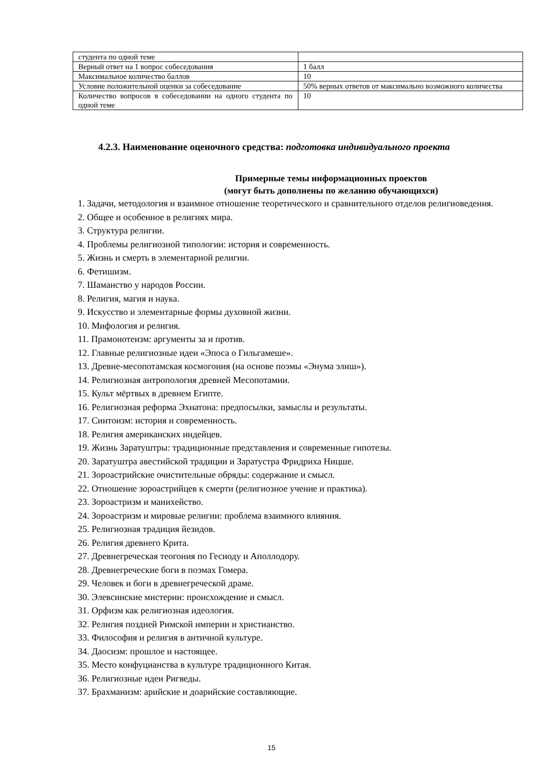| студента по одной теме | |
| Верный ответ на 1 вопрос собеседования | 1 балл |
| Максимальное количество баллов | 10 |
| Условие положительной оценки за собеседование | 50% верных ответов от максимально возможного количества |
| Количество вопросов в собеседовании на одного студента по одной теме | 10 |
4.2.3. Наименование оценочного средства: подготовка индивидуального проекта
Примерные темы информационных проектов
(могут быть дополнены по желанию обучающихся)
1. Задачи, методология и взаимное отношение теоретического и сравнительного отделов религиоведения.
2. Общее и особенное в религиях мира.
3. Структура религии.
4. Проблемы религиозной типологии: история и современность.
5. Жизнь и смерть в элементарной религии.
6. Фетишизм.
7. Шаманство у народов России.
8. Религия, магия и наука.
9. Искусство и элементарные формы духовной жизни.
10. Мифология и религия.
11. Прамонотеизм: аргументы за и против.
12. Главные религиозные идеи «Эпоса о Гильгамеше».
13. Древне-месопотамская космогония (на основе поэмы «Энума элиш»).
14. Религиозная антропология древней Месопотамии.
15. Культ мёртвых в древнем Египте.
16. Религиозная реформа Эхнатона: предпосылки, замыслы и результаты.
17. Синтоизм: история и современность.
18. Религия американских индейцев.
19. Жизнь Заратуштры: традиционные представления и современные гипотезы.
20. Заратуштра авестийской традиции и Заратустра Фридриха Ницше.
21. Зороастрийские очистительные обряды: содержание и смысл.
22. Отношение зороастрийцев к смерти (религиозное учение и практика).
23. Зороастризм и манихейство.
24. Зороастризм и мировые религии: проблема взаимного влияния.
25. Религиозная традиция йезидов.
26. Религия древнего Крита.
27. Древнегреческая теогония по Гесиоду и Аполлодору.
28. Древнегреческие боги в поэмах Гомера.
29. Человек и боги в древнегреческой драме.
30. Элевсинские мистерии: происхождение и смысл.
31. Орфизм как религиозная идеология.
32. Религия поздней Римской империи и христианство.
33. Философия и религия в античной культуре.
34. Даосизм: прошлое и настоящее.
35. Место конфуцианства в культуре традиционного Китая.
36. Религиозные идеи Ригведы.
37. Брахманизм: арийские и доарийские составляющие.
15